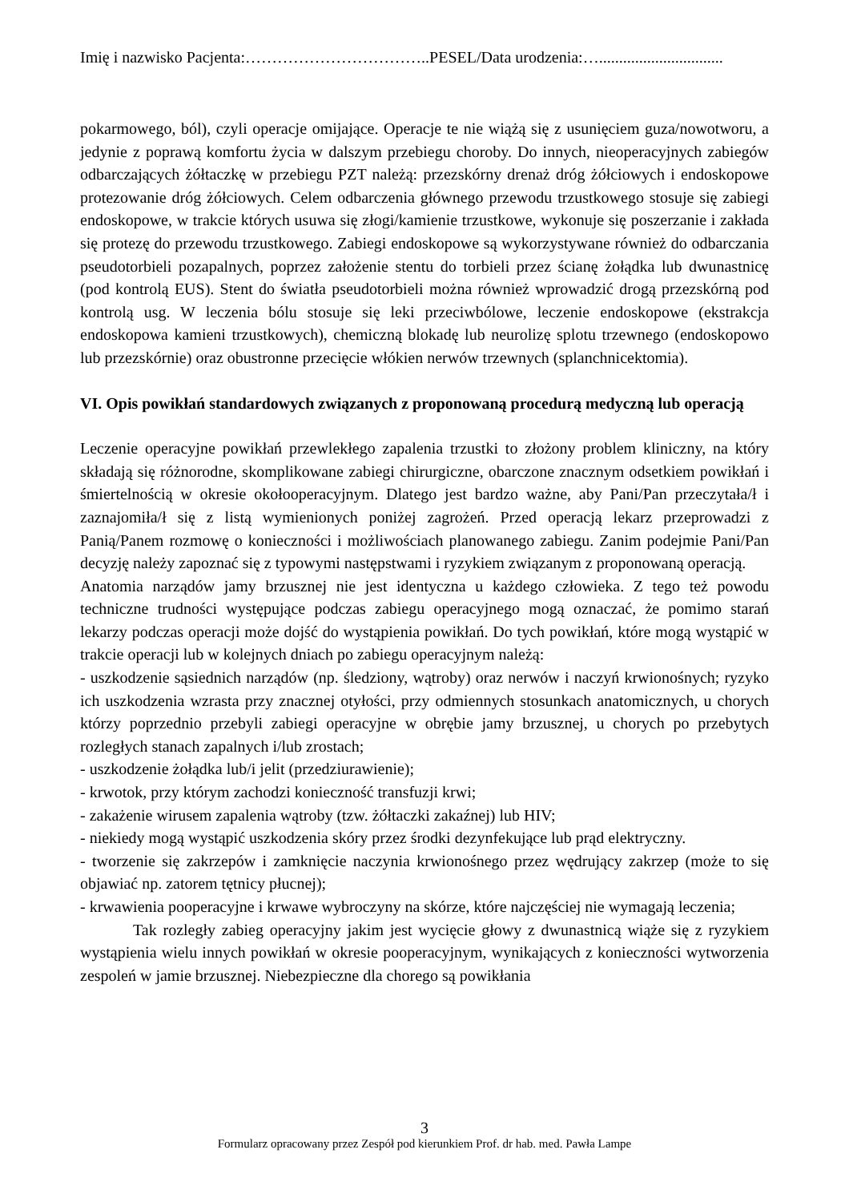Imię i nazwisko Pacjenta:……………………………..PESEL/Data urodzenia:…...............................
pokarmowego, ból), czyli operacje omijające. Operacje te nie wiążą się z usunięciem guza/nowotworu, a jedynie z poprawą komfortu życia w dalszym przebiegu choroby. Do innych, nieoperacyjnych zabiegów odbarczających żółtaczkę w przebiegu PZT należą: przezskórny drenaż dróg żółciowych i endoskopowe protezowanie dróg żółciowych. Celem odbarczenia głównego przewodu trzustkowego stosuje się zabiegi endoskopowe, w trakcie których usuwa się złogi/kamienie trzustkowe, wykonuje się poszerzanie i zakłada się protezę do przewodu trzustkowego. Zabiegi endoskopowe są wykorzystywane również do odbarczania pseudotorbieli pozapalnych, poprzez założenie stentu do torbieli przez ścianę żołądka lub dwunastnicę (pod kontrolą EUS). Stent do światła pseudotorbieli można również wprowadzić drogą przezskórną pod kontrolą usg. W leczenia bólu stosuje się leki przeciwbólowe, leczenie endoskopowe (ekstrakcja endoskopowa kamieni trzustkowych), chemiczną blokadę lub neurolizę splotu trzewnego (endoskopowo lub przezskórnie) oraz obustronne przecięcie włókien nerwów trzewnych (splanchnicektomia).
VI. Opis powikłań standardowych związanych z proponowaną procedurą medyczną lub operacją
Leczenie operacyjne powikłań przewlekłego zapalenia trzustki to złożony problem kliniczny, na który składają się różnorodne, skomplikowane zabiegi chirurgiczne, obarczone znacznym odsetkiem powikłań i śmiertelnością w okresie okołooperacyjnym. Dlatego jest bardzo ważne, aby Pani/Pan przeczytała/ł i zaznajomiła/ł się z listą wymienionych poniżej zagrożeń. Przed operacją lekarz przeprowadzi z Panią/Panem rozmowę o konieczności i możliwościach planowanego zabiegu. Zanim podejmie Pani/Pan decyzję należy zapoznać się z typowymi następstwami i ryzykiem związanym z proponowaną operacją.
Anatomia narządów jamy brzusznej nie jest identyczna u każdego człowieka. Z tego też powodu techniczne trudności występujące podczas zabiegu operacyjnego mogą oznaczać, że pomimo starań lekarzy podczas operacji może dojść do wystąpienia powikłań. Do tych powikłań, które mogą wystąpić w trakcie operacji lub w kolejnych dniach po zabiegu operacyjnym należą:
- uszkodzenie sąsiednich narządów (np. śledziony, wątroby) oraz nerwów i naczyń krwionośnych; ryzyko ich uszkodzenia wzrasta przy znacznej otyłości, przy odmiennych stosunkach anatomicznych, u chorych którzy poprzednio przebyli zabiegi operacyjne w obrębie jamy brzusznej, u chorych po przebytych rozległych stanach zapalnych i/lub zrostach;
- uszkodzenie żołądka lub/i jelit (przedziurawienie);
- krwotok, przy którym zachodzi konieczność transfuzji krwi;
- zakażenie wirusem zapalenia wątroby (tzw. żółtaczki zakaźnej) lub HIV;
- niekiedy mogą wystąpić uszkodzenia skóry przez środki dezynfekujące lub prąd elektryczny.
- tworzenie się zakrzepów i zamknięcie naczynia krwionośnego przez wędrujący zakrzep (może to się objawiać np. zatorem tętnicy płucnej);
- krwawienia pooperacyjne i krwawe wybroczyny na skórze, które najczęściej nie wymagają leczenia;
Tak rozległy zabieg operacyjny jakim jest wycięcie głowy z dwunastnicą wiąże się z ryzykiem wystąpienia wielu innych powikłań w okresie pooperacyjnym, wynikających z konieczności wytworzenia zespoleń w jamie brzusznej. Niebezpieczne dla chorego są powikłania
3
Formularz opracowany przez Zespół pod kierunkiem Prof. dr hab. med. Pawła Lampe